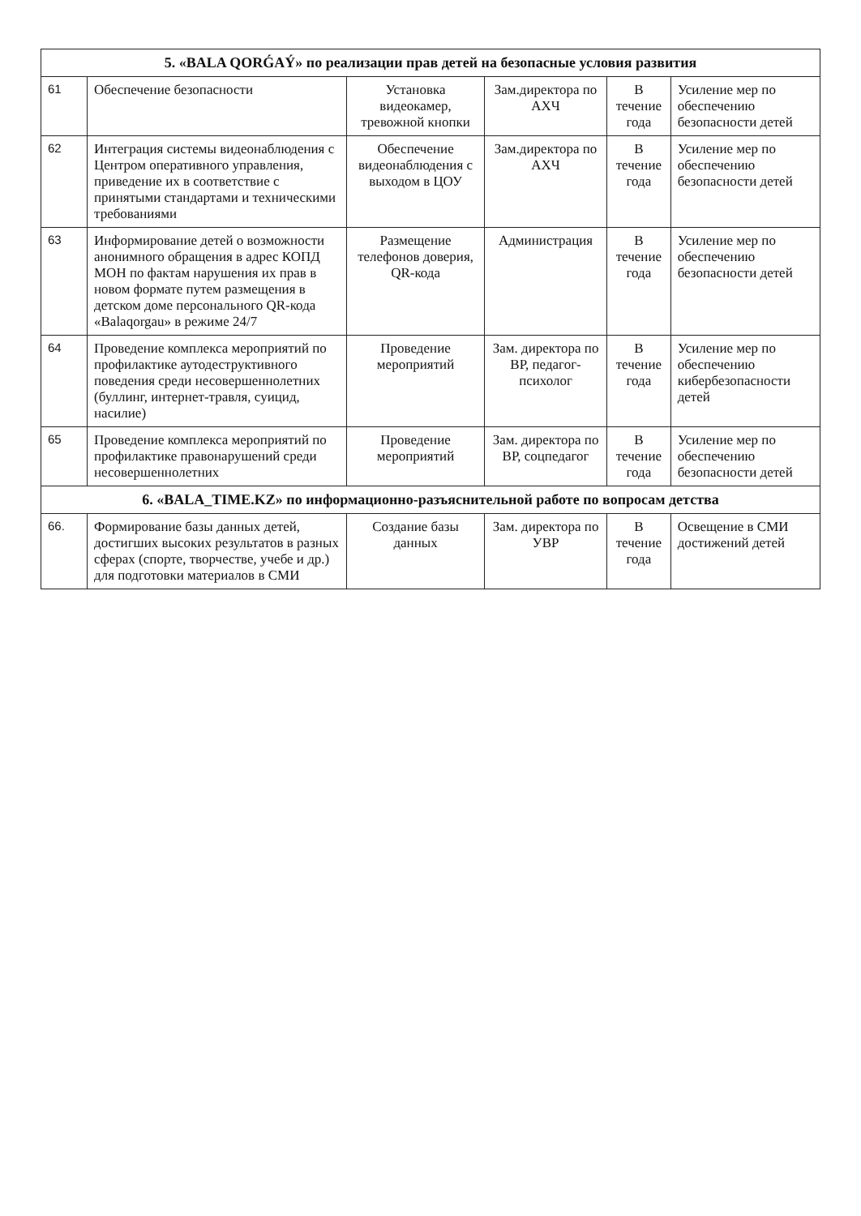| 5. «BALA QORǴAÝ» по реализации прав детей на безопасные условия развития | | | | | |
| --- | --- | --- | --- | --- | --- |
| 61 | Обеспечение безопасности | Установка видеокамер, тревожной кнопки | Зам.директора по АХЧ | В течение года | Усиление мер по обеспечению безопасности детей |
| 62 | Интеграция системы видеонаблюдения с Центром оперативного управления, приведение их в соответствие с принятыми стандартами и техническими требованиями | Обеспечение видеонаблюдения с выходом в ЦОУ | Зам.директора по АХЧ | В течение года | Усиление мер по обеспечению безопасности детей |
| 63 | Информирование детей о возможности анонимного обращения в адрес КОПД МОН по фактам нарушения их прав в новом формате путем размещения в детском доме персонального QR-кода «Balaqorgau» в режиме 24/7 | Размещение телефонов доверия, QR-кода | Администрация | В течение года | Усиление мер по обеспечению безопасности детей |
| 64 | Проведение комплекса мероприятий по профилактике аутодеструктивного поведения среди несовершеннолетних (буллинг, интернет-травля, суицид, насилие) | Проведение мероприятий | Зам. директора по ВР, педагог-психолог | В течение года | Усиление мер по обеспечению кибербезопасности детей |
| 65 | Проведение комплекса мероприятий по профилактике правонарушений среди несовершеннолетних | Проведение мероприятий | Зам. директора по ВР, соцпедагог | В течение года | Усиление мер по обеспечению безопасности детей |
| 6. «BALA_TIME.KZ» по информационно-разъяснительной работе по вопросам детства | | | | | |
| 66. | Формирование базы данных детей, достигших высоких результатов в разных сферах (спорте, творчестве, учебе и др.) для подготовки материалов в СМИ | Создание базы данных | Зам. директора по УВР | В течение года | Освещение в СМИ достижений детей |